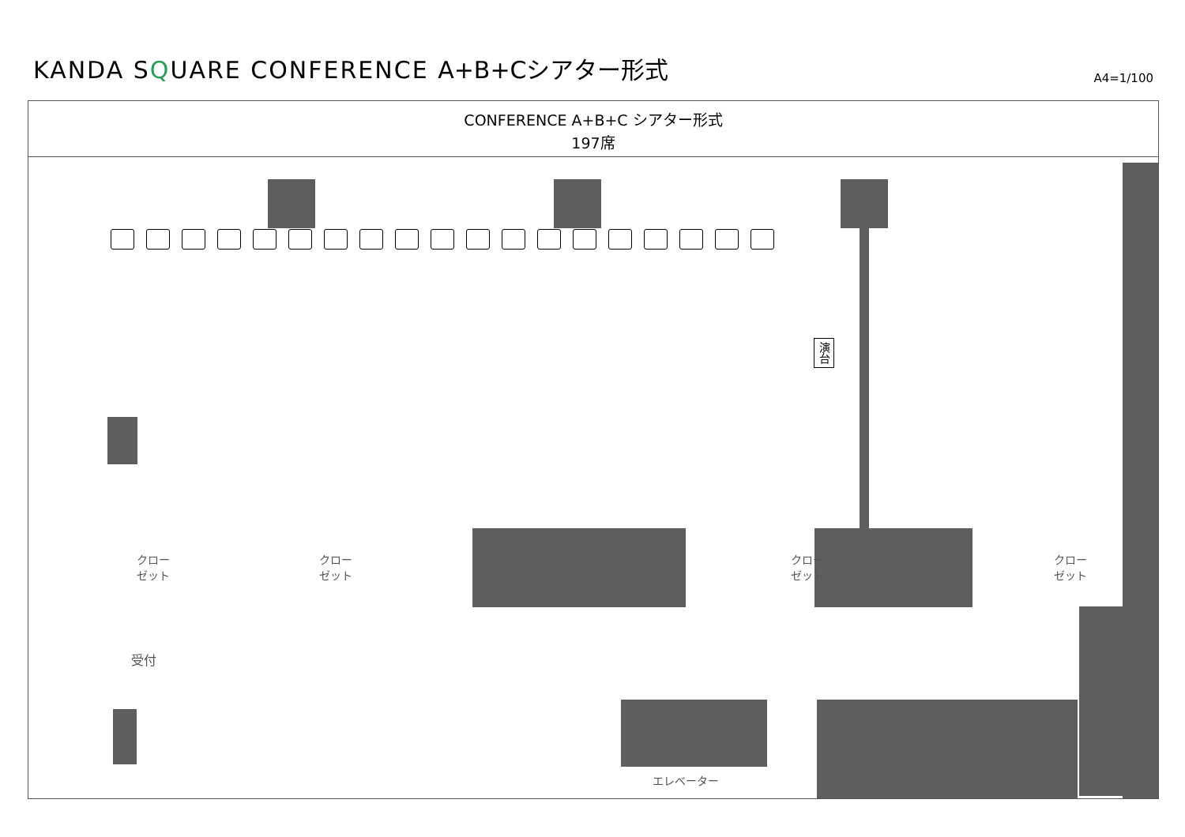KANDA SQUARE CONFERENCE A+B+Cシアター形式
A4=1/100
CONFERENCE A+B+C シアター形式
197席
演台
クロー
ゼット
クロー
ゼット
クロー
ゼット
クロー
ゼット
受付
エレベーター